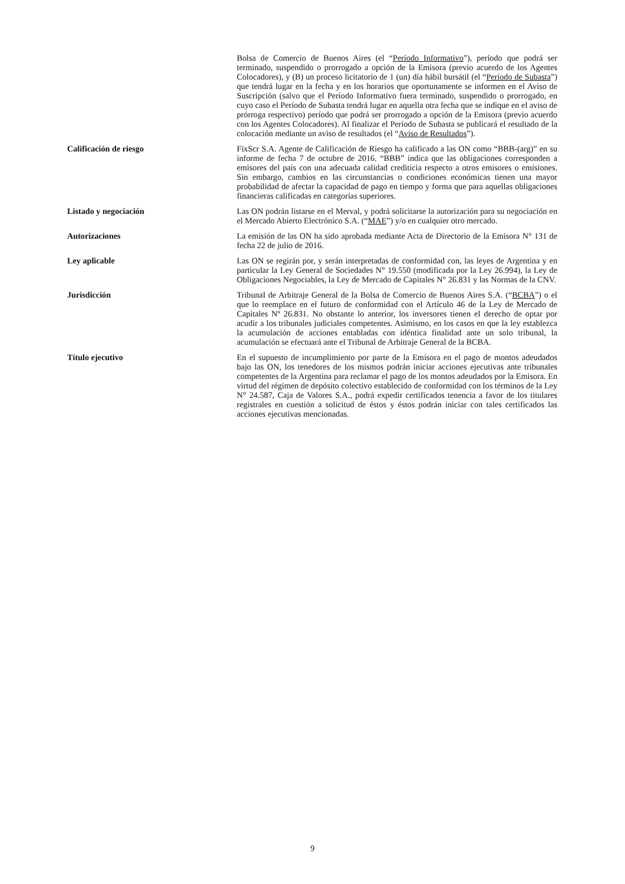| | Bolsa de Comercio de Buenos Aires (el “ Período Informativo ”), período que podrá ser terminado, suspendido o prorrogado a opción de la Emisora (previo acuerdo de los Agentes Colocadores), y (B) un proceso licitatorio de 1 (un) día hábil bursátil (el “ Período de Subasta ”) que tendrá lugar en la fecha y en los horarios que oportunamente se informen en el Aviso de Suscripción (salvo que el Período Informativo fuera terminado, suspendido o prorrogado, en cuyo caso el Período de Subasta tendrá lugar en aquella otra fecha que se indique en el aviso de prórroga respectivo) período que podrá ser prorrogado a opción de la Emisora (previo acuerdo con los Agentes Colocadores). Al finalizar el Período de Subasta se publicará el resultado de la colocación mediante un aviso de resultados (el “ Aviso de Resultados ”). |
| Calificación de riesgo | FixScr S.A. Agente de Calificación de Riesgo ha calificado a las ON como “BBB-(arg)” en su informe de fecha 7 de octubre de 2016. “BBB” indica que las obligaciones corresponden a emisores del país con una adecuada calidad crediticia respecto a otros emisores o emisiones. Sin embargo, cambios en las circunstancias o condiciones económicas tienen una mayor probabilidad de afectar la capacidad de pago en tiempo y forma que para aquellas obligaciones financieras calificadas en categorías superiores. |
| Listado y negociación | Las ON podrán listarse en el Merval, y podrá solicitarse la autorización para su negociación en el Mercado Abierto Electrónico S.A. (“ MAE ”) y/o en cualquier otro mercado. |
| Autorizaciones | La emisión de las ON ha sido aprobada mediante Acta de Directorio de la Emisora N° 131 de fecha 22 de julio de 2016. |
| Ley aplicable | Las ON se regirán por, y serán interpretadas de conformidad con, las leyes de Argentina y en particular la Ley General de Sociedades N° 19.550 (modificada por la Ley 26.994), la Ley de Obligaciones Negociables, la Ley de Mercado de Capitales N° 26.831 y las Normas de la CNV. |
| Jurisdicción | Tribunal de Arbitraje General de la Bolsa de Comercio de Buenos Aires S.A. (“ BCBA ”) o el que lo reemplace en el futuro de conformidad con el Artículo 46 de la Ley de Mercado de Capitales Nº 26.831. No obstante lo anterior, los inversores tienen el derecho de optar por acudir a los tribunales judiciales competentes. Asimismo, en los casos en que la ley establezca la acumulación de acciones entabladas con idéntica finalidad ante un solo tribunal, la acumulación se efectuará ante el Tribunal de Arbitraje General de la BCBA. |
| Título ejecutivo | En el supuesto de incumplimiento por parte de la Emisora en el pago de montos adeudados bajo las ON, los tenedores de los mismos podrán iniciar acciones ejecutivas ante tribunales competentes de la Argentina para reclamar el pago de los montos adeudados por la Emisora. En virtud del régimen de depósito colectivo establecido de conformidad con los términos de la Ley N° 24.587, Caja de Valores S.A., podrá expedir certificados tenencia a favor de los titulares registrales en cuestión a solicitud de éstos y éstos podrán iniciar con tales certificados las acciones ejecutivas mencionadas. |
9